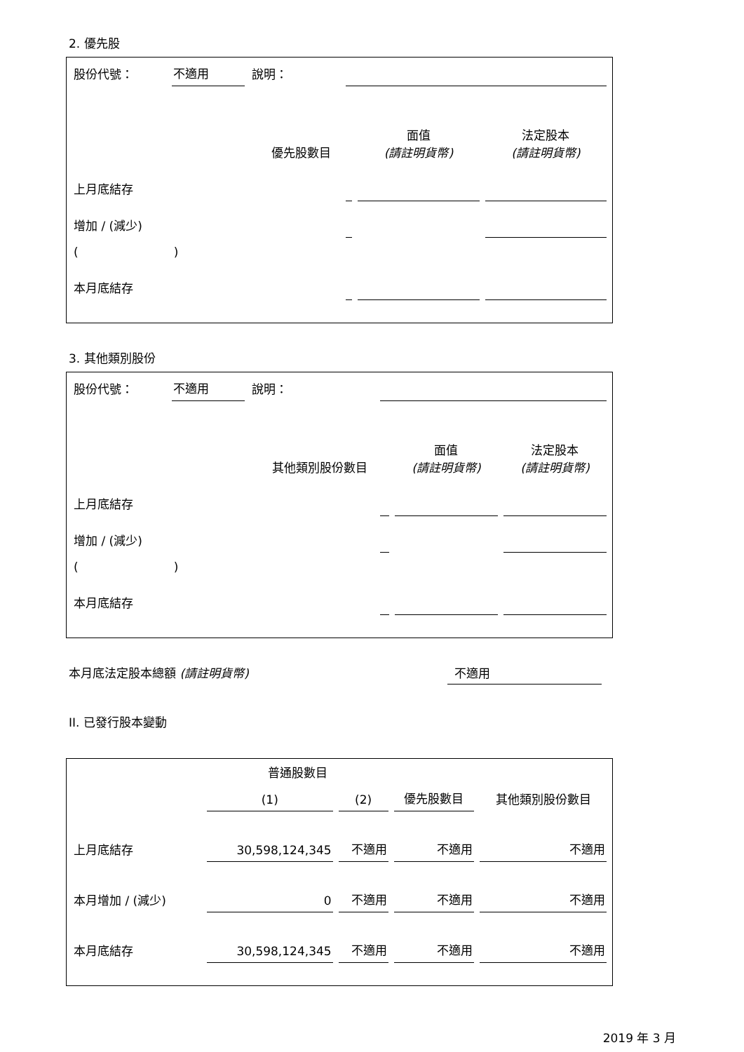2. 優先股
| 股份代號： | 不適用 | 說明： | | | |
| | | 優先股數目 | | 面值 (請註明貨幣) | 法定股本 (請註明貨幣) |
| 上月底結存 | | | | | |
| 增加 / (減少) | | | | | |
| ( ) | | | | | |
| 本月底結存 | | | | | |
3. 其他類別股份
| 股份代號： | 不適用 | 說明： | | | |
| | | 其他類別股份數目 | | 面值 (請註明貨幣) | 法定股本 (請註明貨幣) |
| 上月底結存 | | | | | |
| 增加 / (減少) | | | | | |
| ( ) | | | | | |
| 本月底結存 | | | | | |
本月底法定股本總額 (請註明貨幣) 不適用
II. 已發行股本變動
| | 普通股數目 | | | 其他類別股份數目 |
| | (1) | (2) | 優先股數目 | |
| 上月底結存 | 30,598,124,345 | 不適用 | 不適用 | 不適用 |
| 本月增加 / (減少) | 0 | 不適用 | 不適用 | 不適用 |
| 本月底結存 | 30,598,124,345 | 不適用 | 不適用 | 不適用 |
2019 年 3 月